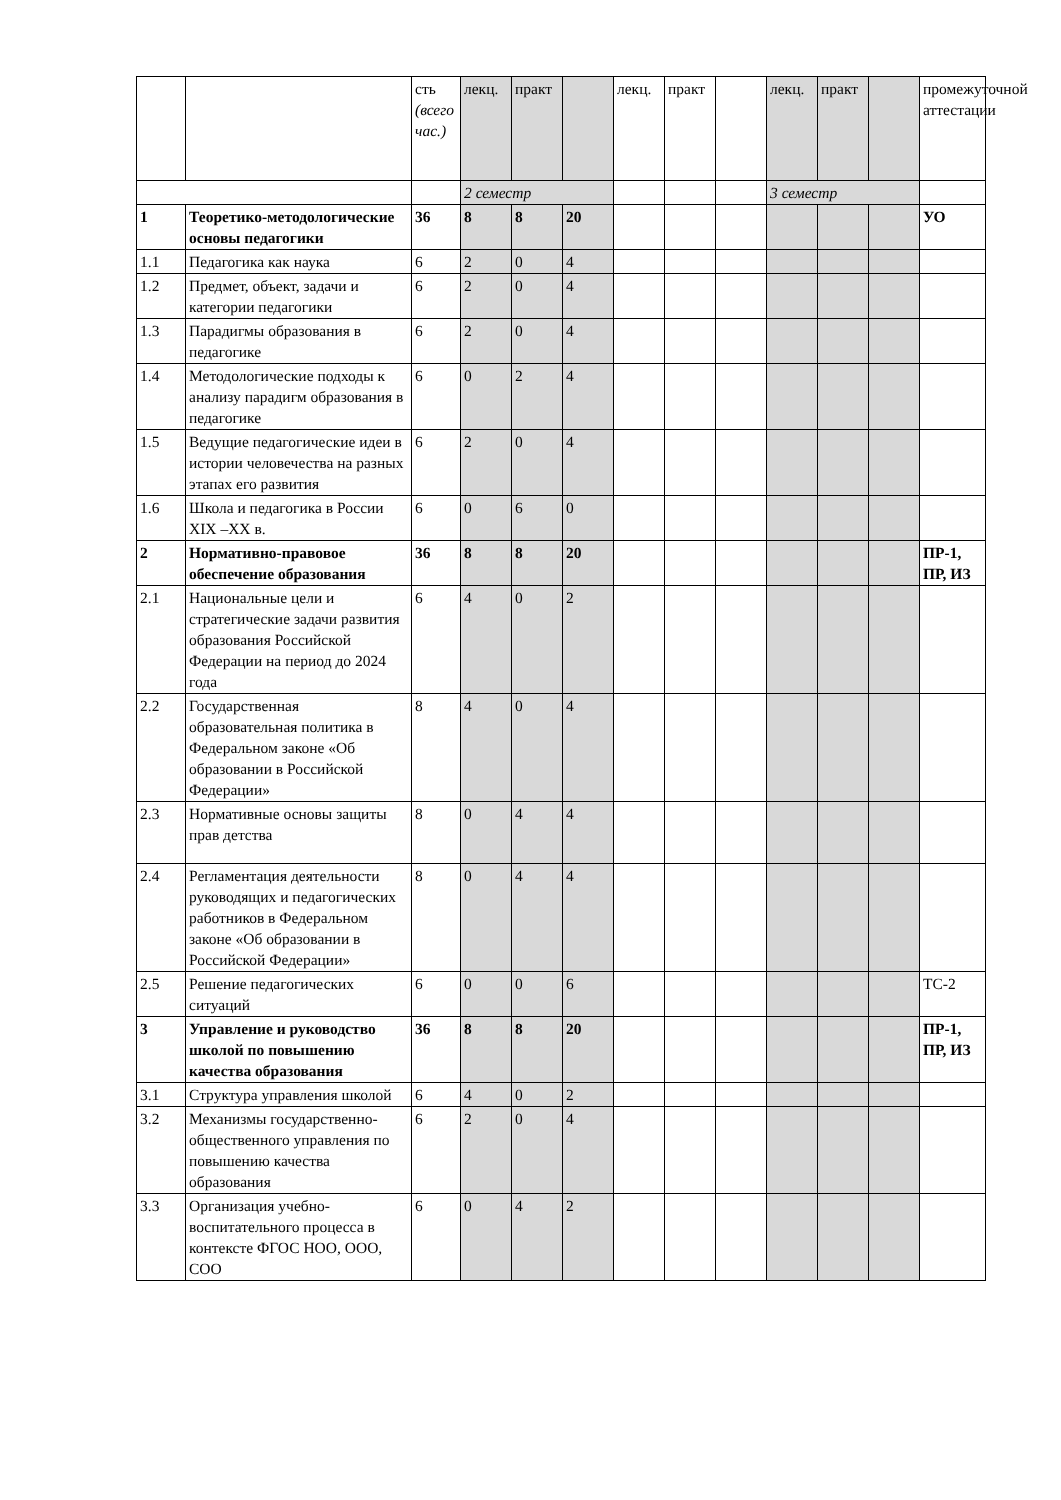| | | сть (всего час.) | лекц. | практ | | лекц. | практ | | лекц. | практ | | промежуточной аттестации |
| | | | 2 семестр | | | | | | 3 семестр | | | |
| 1 | Теоретико-методологические основы педагогики | 36 | 8 | 8 | 20 | | | | | | | УО |
| 1.1 | Педагогика как наука | 6 | 2 | 0 | 4 | | | | | | | |
| 1.2 | Предмет, объект, задачи и категории педагогики | 6 | 2 | 0 | 4 | | | | | | | |
| 1.3 | Парадигмы образования в педагогике | 6 | 2 | 0 | 4 | | | | | | | |
| 1.4 | Методологические подходы к анализу парадигм образования в педагогике | 6 | 0 | 2 | 4 | | | | | | | |
| 1.5 | Ведущие педагогические идеи в истории человечества на разных этапах его развития | 6 | 2 | 0 | 4 | | | | | | | |
| 1.6 | Школа и педагогика в России XIX –XX в. | 6 | 0 | 6 | 0 | | | | | | | |
| 2 | Нормативно-правовое обеспечение образования | 36 | 8 | 8 | 20 | | | | | | | ПР-1, ПР, ИЗ |
| 2.1 | Национальные цели и стратегические задачи развития образования Российской Федерации на период до 2024 года | 6 | 4 | 0 | 2 | | | | | | | |
| 2.2 | Государственная образовательная политика в Федеральном законе «Об образовании в Российской Федерации» | 8 | 4 | 0 | 4 | | | | | | | |
| 2.3 | Нормативные основы защиты прав детства | 8 | 0 | 4 | 4 | | | | | | | |
| 2.4 | Регламентация деятельности руководящих и педагогических работников в Федеральном законе «Об образовании в Российской Федерации» | 8 | 0 | 4 | 4 | | | | | | | |
| 2.5 | Решение педагогических ситуаций | 6 | 0 | 0 | 6 | | | | | | | ТС-2 |
| 3 | Управление и руководство школой по повышению качества образования | 36 | 8 | 8 | 20 | | | | | | | ПР-1, ПР, ИЗ |
| 3.1 | Структура управления школой | 6 | 4 | 0 | 2 | | | | | | | |
| 3.2 | Механизмы государственно-общественного управления по повышению качества образования | 6 | 2 | 0 | 4 | | | | | | | |
| 3.3 | Организация учебно-воспитательного процесса в контексте ФГОС НОО, ООО, СОО | 6 | 0 | 4 | 2 | | | | | | | |